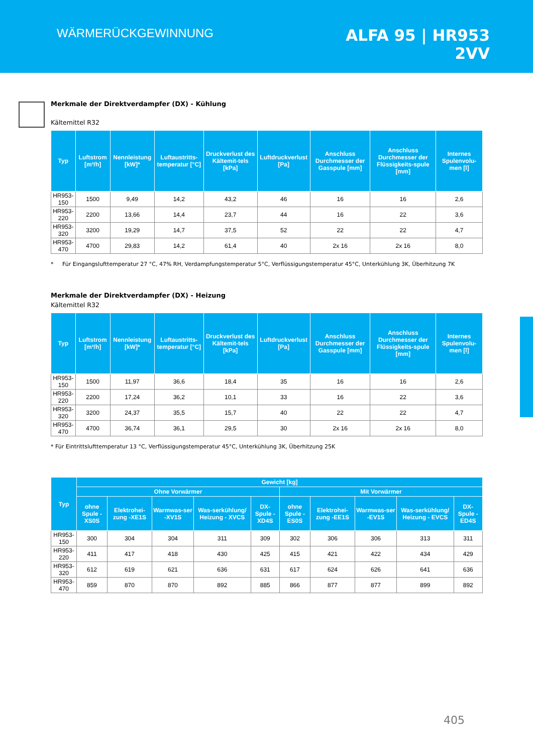WÄRMERÜCKGEWINNUNG
ALFA 95 | HR953
2VV
Merkmale der Direktverdampfer (DX) - Kühlung
Kältemittel R32
| Typ | Luftstrom [m³/h] | Nennleistung [kW]* | Luftaustritts-temperatur [°C] | Druckverlust des Kältemit-tels [kPa] | Luftdruckverlust [Pa] | Anschluss Durchmesser der Gasspule [mm] | Anschluss Durchmesser der Flüssigkeits-spule [mm] | Internes Spulenvolu-men [l] |
| --- | --- | --- | --- | --- | --- | --- | --- | --- |
| HR953-150 | 1500 | 9,49 | 14,2 | 43,2 | 46 | 16 | 16 | 2,6 |
| HR953-220 | 2200 | 13,66 | 14,4 | 23,7 | 44 | 16 | 22 | 3,6 |
| HR953-320 | 3200 | 19,29 | 14,7 | 37,5 | 52 | 22 | 22 | 4,7 |
| HR953-470 | 4700 | 29,83 | 14,2 | 61,4 | 40 | 2x 16 | 2x 16 | 8,0 |
* Für Eingangslufttemperatur 27 °C, 47% RH, Verdampfungstemperatur 5°C, Verflüssigungstemperatur 45°C, Unterkühlung 3K, Überhitzung 7K
Merkmale der Direktverdampfer (DX) - Heizung
Kältemittel R32
| Typ | Luftstrom [m³/h] | Nennleistung [kW]* | Luftaustritts-temperatur [°C] | Druckverlust des Kältemit-tels [kPa] | Luftdruckverlust [Pa] | Anschluss Durchmesser der Gasspule [mm] | Anschluss Durchmesser der Flüssigkeits-spule [mm] | Internes Spulenvolu-men [l] |
| --- | --- | --- | --- | --- | --- | --- | --- | --- |
| HR953-150 | 1500 | 11,97 | 36,6 | 18,4 | 35 | 16 | 16 | 2,6 |
| HR953-220 | 2200 | 17,24 | 36,2 | 10,1 | 33 | 16 | 22 | 3,6 |
| HR953-320 | 3200 | 24,37 | 35,5 | 15,7 | 40 | 22 | 22 | 4,7 |
| HR953-470 | 4700 | 36,74 | 36,1 | 29,5 | 30 | 2x 16 | 2x 16 | 8,0 |
* Für Eintrittslufttemperatur 13 °C, Verflüssigungstemperatur 45°C, Unterkühlung 3K, Überhitzung 25K
| Typ | Gewicht [kg] | | | | | | | | | |
| --- | --- | --- | --- | --- | --- | --- | --- | --- | --- | --- |
| | Ohne Vorwärmer | | | | | Mit Vorwärmer | | | | |
| | ohne Spule -XS0S | Elektrohei-zung -XE1S | Warmwas-ser -XV1S | Was-serkühlung/ Heizung - XVCS | DX-Spule -XD4S | ohne Spule -ES0S | Elektrohei-zung -EE1S | Warmwas-ser -EV1S | Was-serkühlung/ Heizung - EVCS | DX-Spule -ED4S |
| HR953-150 | 300 | 304 | 304 | 311 | 309 | 302 | 306 | 306 | 313 | 311 |
| HR953-220 | 411 | 417 | 418 | 430 | 425 | 415 | 421 | 422 | 434 | 429 |
| HR953-320 | 612 | 619 | 621 | 636 | 631 | 617 | 624 | 626 | 641 | 636 |
| HR953-470 | 859 | 870 | 870 | 892 | 885 | 866 | 877 | 877 | 899 | 892 |
405